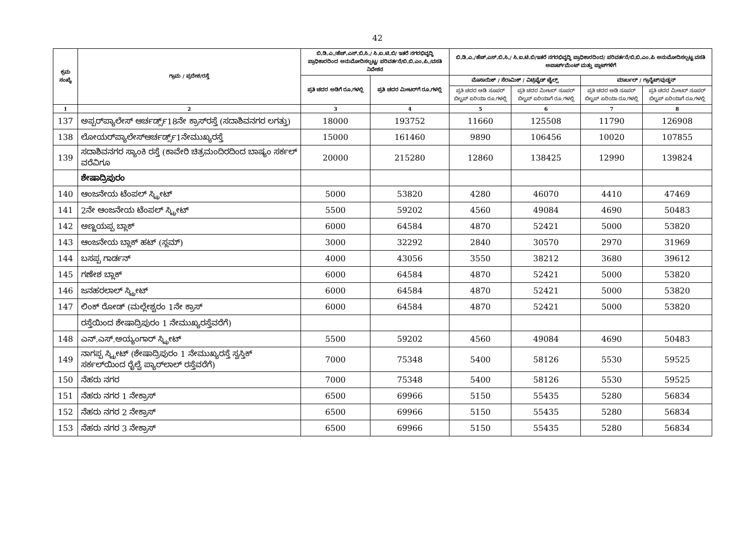42
| ಕ್ರಮ ಸಂಖ್ಯೆ | ಗ್ರಾಮ / ಪ್ರದೇಶ/ರಸ್ತೆ | ಬಿ.ಡಿ.ಎ./ಹೆಚ್.ಎಸ್.ಬಿ.ಸಿ./ ಸಿ.ಐ.ಟಿ.ಬಿ/ ಇತರೆ ನಗರಭಿವೃದ್ಧಿ ಪ್ರಾಧಿಕಾರದಿಂದ ಅನುಮೋದಿಸಲ್ಪಟ್ಟ/ ಪರಿವರ್ತನೆ/ಬಿ.ಬಿ.ಎಂ.ಪಿ./ವಸತಿ ನಿವೇಶನ | | ಬಿ.ಡಿ.ಎ./ಹೆಚ್.ಎಸ್.ಬಿ.ಸಿ./ ಸಿ.ಐ.ಟಿ.ಬಿ/ಇತರೆ ನಗರಭಿವೃದ್ಧಿ ಪ್ರಾಧಿಕಾರದಿಂದ/ ಪರಿವರ್ತನೆ/ಬಿ.ಬಿ.ಎಂ.ಪಿ ಅನುಮೋದಿಸಲ್ಪಟ್ಟ ವಸತಿ ಅಪಾರ್ಟ್‌ಮೆಂಟ್ ಮತ್ತು ಪ್ಲಾಟ್‌ಗಳಿಗೆ | | | |
| --- | --- | --- | --- | --- | --- | --- | --- |
| | | ಪ್ರತಿ ಚದರ ಅಡಿಗೆ ರೂ.ಗಳಲ್ಲಿ | ಪ್ರತಿ ಚದರ ಮೀಟರ್‌ಗೆ ರೂ.ಗಳಲ್ಲಿ | ಮೊಸಾಯಿಕ್ / ಸೆರಾಮಿಕ್ / ವಿಟ್ರಿಫೈಡ್ ಟೈಲ್ಸ್ | | ಮಾರ್ಬಲ್ / ಗ್ರಾನೈಟ್/ವುಡ್ಡನ್ | |
| | | | | ಪ್ರತಿ ಚದರ ಅಡಿ ಸೂಪರ್ ಬಿಲ್ಟಪ್ ಏರಿಯಾ ರೂ.ಗಳಲ್ಲಿ | ಪ್ರತಿ ಚದರ ಮೀಟರ್ ಸೂಪರ್ ಬಿಲ್ಟಪ್ ಏರಿಯಾಗೆ ರೂ.ಗಳಲ್ಲಿ | ಪ್ರತಿ ಚದರ ಅಡಿ ಸೂಪರ್ ಬಿಲ್ಟಪ್ ಏರಿಯಾ ರೂ.ಗಳಲ್ಲಿ | ಪ್ರತಿ ಚದರ ಮೀಟರ್ ಸೂಪರ್ ಬಿಲ್ಟಪ್ ಏರಿಯಾಗೆ ರೂ.ಗಳಲ್ಲಿ |
| 1 | 2 | 3 | 4 | 5 | 6 | 7 | 8 |
| 137 | ಅಪ್ಪರ್‌ಪ್ಯಾಲೇಸ್ ಆರ್ಚರ್ಡ್ಸ್18ನೇ ಕ್ರಾಸ್‌ರಸ್ತೆ (ಸದಾಶಿವನಗರ ಲಗತ್ತು) | 18000 | 193752 | 11660 | 125508 | 11790 | 126908 |
| 138 | ಲೋಯರ್‌ಪ್ಯಾಲೇಸ್‌ಆರ್ಚರ್ಡ್ಸ್1ನೇಮುಖ್ಯರಸ್ತೆ | 15000 | 161460 | 9890 | 106456 | 10020 | 107855 |
| 139 | ಸದಾಶಿವನಗರ ಸ್ಯಾಂಕಿ ರಸ್ತೆ (ಕಾವೇರಿ ಚಿತ್ರಮಂದಿರದಿಂದ ಬಾಷ್ಯಂ ಸರ್ಕಲ್ ವರೆವಿಗೂ | 20000 | 215280 | 12860 | 138425 | 12990 | 139824 |
| | ಶೇಷಾದ್ರಿಪುರಂ | | | | | | |
| 140 | ಆಂಜನೇಯ ಟೆಂಪಲ್ ಸ್ಟ್ರೀಟ್ | 5000 | 53820 | 4280 | 46070 | 4410 | 47469 |
| 141 | 2ನೇ ಆಂಜನೇಯ ಟೆಂಪಲ್ ಸ್ಟ್ರೀಟ್ | 5500 | 59202 | 4560 | 49084 | 4690 | 50483 |
| 142 | ಅಣ್ಣಯಪ್ಪ ಬ್ಲಾಕ್ | 6000 | 64584 | 4870 | 52421 | 5000 | 53820 |
| 143 | ಆಂಜನೇಯ ಬ್ಲಾಕ್ ಹಟ್ (ಸ್ಲಮ್) | 3000 | 32292 | 2840 | 30570 | 2970 | 31969 |
| 144 | ಬಸಪ್ಪ ಗಾರ್ಡನ್ | 4000 | 43056 | 3550 | 38212 | 3680 | 39612 |
| 145 | ಗಣೇಶ ಬ್ಲಾಕ್ | 6000 | 64584 | 4870 | 52421 | 5000 | 53820 |
| 146 | ಜನಹರಲಾಲ್ ಸ್ಟ್ರೀಟ್ | 6000 | 64584 | 4870 | 52421 | 5000 | 53820 |
| 147 | ಲಿಂಕ್ ರೋಡ್ (ಮಲ್ಲೇಶ್ವರಂ 1ನೇ ಕ್ರಾಸ್ | 6000 | 64584 | 4870 | 52421 | 5000 | 53820 |
| | ರಸ್ತೆಯಿಂದ ಶೇಷಾದ್ರಿಪುರಂ 1 ನೇಮುಖ್ಯರಸ್ತೆವರೆಗೆ) | | | | | | |
| 148 | ಎನ್.ಎಸ್.ಅಯ್ಯಂಗಾರ್ ಸ್ಟ್ರೀಟ್ | 5500 | 59202 | 4560 | 49084 | 4690 | 50483 |
| 149 | ನಾಗಪ್ಪ ಸ್ಟ್ರೀಟ್ (ಶೇಷಾದ್ರಿಪುರಂ 1 ನೇಮುಖ್ಯರಸ್ತೆ ಸ್ವಸ್ತಿಕ್ ಸರ್ಕಲ್‌ಯಿಂದ ರೈಲ್ವೆ ಪ್ಯಾರ್‌ಲಾಲ್ ರಸ್ತೆವರೆಗೆ) | 7000 | 75348 | 5400 | 58126 | 5530 | 59525 |
| 150 | ನೆಹರು ನಗರ | 7000 | 75348 | 5400 | 58126 | 5530 | 59525 |
| 151 | ನೆಹರು ನಗರ 1 ನೇಕ್ರಾಸ್ | 6500 | 69966 | 5150 | 55435 | 5280 | 56834 |
| 152 | ನೆಹರು ನಗರ 2 ನೇಕ್ರಾಸ್ | 6500 | 69966 | 5150 | 55435 | 5280 | 56834 |
| 153 | ನೆಹರು ನಗರ 3 ನೇಕ್ರಾಸ್ | 6500 | 69966 | 5150 | 55435 | 5280 | 56834 |